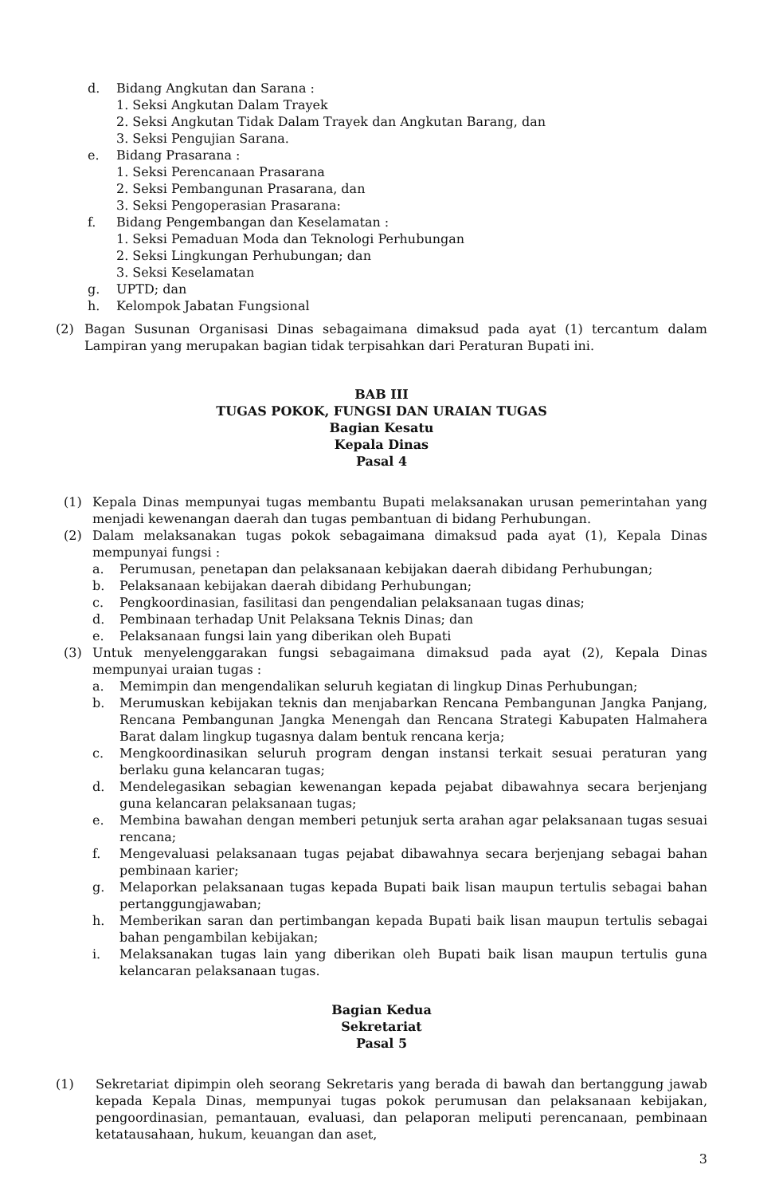d. Bidang Angkutan dan Sarana :
1. Seksi Angkutan Dalam Trayek
2. Seksi Angkutan Tidak Dalam Trayek dan Angkutan Barang, dan
3. Seksi Pengujian Sarana.
e. Bidang Prasarana :
1. Seksi Perencanaan Prasarana
2. Seksi Pembangunan Prasarana, dan
3. Seksi Pengoperasian Prasarana:
f. Bidang Pengembangan dan Keselamatan :
1. Seksi Pemaduan Moda dan Teknologi Perhubungan
2. Seksi Lingkungan Perhubungan; dan
3. Seksi Keselamatan
g. UPTD; dan
h. Kelompok Jabatan Fungsional
(2) Bagan Susunan Organisasi Dinas sebagaimana dimaksud pada ayat (1) tercantum dalam Lampiran yang merupakan bagian tidak terpisahkan dari Peraturan Bupati ini.
BAB III
TUGAS POKOK, FUNGSI DAN URAIAN TUGAS
Bagian Kesatu
Kepala Dinas
Pasal 4
(1) Kepala Dinas mempunyai tugas membantu Bupati melaksanakan urusan pemerintahan yang menjadi kewenangan daerah dan tugas pembantuan di bidang Perhubungan.
(2) Dalam melaksanakan tugas pokok sebagaimana dimaksud pada ayat (1), Kepala Dinas mempunyai fungsi :
a. Perumusan, penetapan dan pelaksanaan kebijakan daerah dibidang Perhubungan;
b. Pelaksanaan kebijakan daerah dibidang Perhubungan;
c. Pengkoordinasian, fasilitasi dan pengendalian pelaksanaan tugas dinas;
d. Pembinaan terhadap Unit Pelaksana Teknis Dinas; dan
e. Pelaksanaan fungsi lain yang diberikan oleh Bupati
(3) Untuk menyelenggarakan fungsi sebagaimana dimaksud pada ayat (2), Kepala Dinas mempunyai uraian tugas :
a. Memimpin dan mengendalikan seluruh kegiatan di lingkup Dinas Perhubungan;
b. Merumuskan kebijakan teknis dan menjabarkan Rencana Pembangunan Jangka Panjang, Rencana Pembangunan Jangka Menengah dan Rencana Strategi Kabupaten Halmahera Barat dalam lingkup tugasnya dalam bentuk rencana kerja;
c. Mengkoordinasikan seluruh program dengan instansi terkait sesuai peraturan yang berlaku guna kelancaran tugas;
d. Mendelegasikan sebagian kewenangan kepada pejabat dibawahnya secara berjenjang guna kelancaran pelaksanaan tugas;
e. Membina bawahan dengan memberi petunjuk serta arahan agar pelaksanaan tugas sesuai rencana;
f. Mengevaluasi pelaksanaan tugas pejabat dibawahnya secara berjenjang sebagai bahan pembinaan karier;
g. Melaporkan pelaksanaan tugas kepada Bupati baik lisan maupun tertulis sebagai bahan pertanggungjawaban;
h. Memberikan saran dan pertimbangan kepada Bupati baik lisan maupun tertulis sebagai bahan pengambilan kebijakan;
i. Melaksanakan tugas lain yang diberikan oleh Bupati baik lisan maupun tertulis guna kelancaran pelaksanaan tugas.
Bagian Kedua
Sekretariat
Pasal 5
(1) Sekretariat dipimpin oleh seorang Sekretaris yang berada di bawah dan bertanggung jawab kepada Kepala Dinas, mempunyai tugas pokok perumusan dan pelaksanaan kebijakan, pengoordinasian, pemantauan, evaluasi, dan pelaporan meliputi perencanaan, pembinaan ketatausahaan, hukum, keuangan dan aset,
3